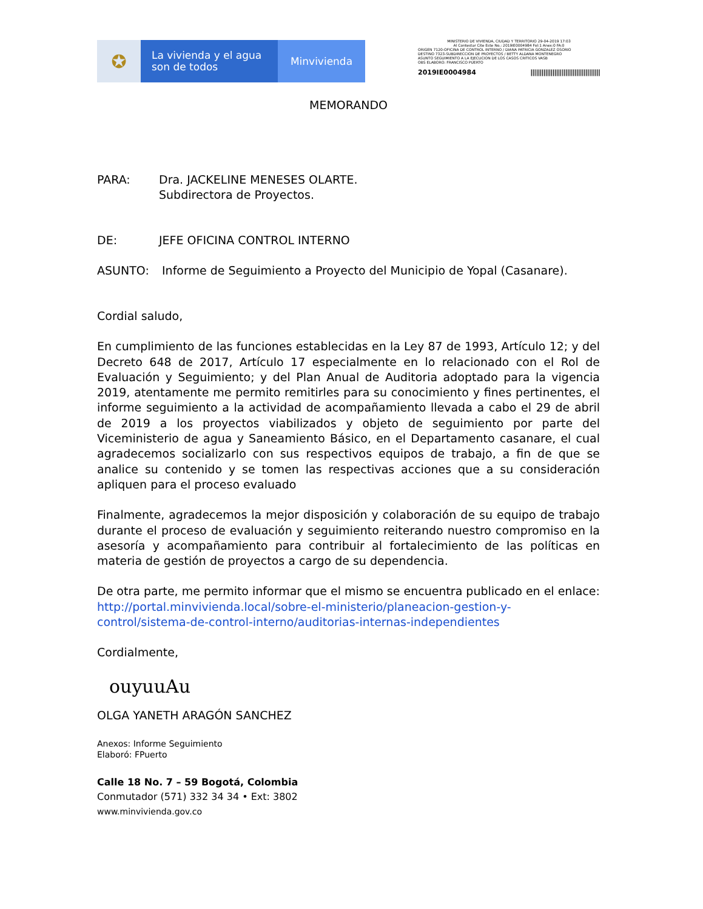✪
La vivienda y el agua
son de todos
Minvivienda
MINISTERIO DE VIVIENDA, CIUDAD Y TERRITORIO 29-04-2019 17:03
Al Contestar Cite Este No.: 2019IE0004984 Fol:1 Anex:0 FA:0
ORIGEN 7120-OFICINA DE CONTROL INTERNO / DIANA PATRICIA GONZALEZ OSORIO
DESTINO 7323-SUBDIRECCION DE PROYECTOS / BETTY ALDANA MONTENEGRO
ASUNTO SEGUIMIENTO A LA EJECUCION DE LOS CASOS CRITICOS VASB
OBS ELABORO: FRANCISCO PUERTO
2019IE0004984 ||||||||||||||||||||||||||||||||||||||
MEMORANDO
PARA: Dra. JACKELINE MENESES OLARTE.
Subdirectora de Proyectos.
DE: JEFE OFICINA CONTROL INTERNO
ASUNTO: Informe de Seguimiento a Proyecto del Municipio de Yopal (Casanare).
Cordial saludo,
En cumplimiento de las funciones establecidas en la Ley 87 de 1993, Artículo 12; y del Decreto 648 de 2017, Artículo 17 especialmente en lo relacionado con el Rol de Evaluación y Seguimiento; y del Plan Anual de Auditoria adoptado para la vigencia 2019, atentamente me permito remitirles para su conocimiento y fines pertinentes, el informe seguimiento a la actividad de acompañamiento llevada a cabo el 29 de abril de 2019 a los proyectos viabilizados y objeto de seguimiento por parte del Viceministerio de agua y Saneamiento Básico, en el Departamento casanare, el cual agradecemos socializarlo con sus respectivos equipos de trabajo, a fin de que se analice su contenido y se tomen las respectivas acciones que a su consideración apliquen para el proceso evaluado
Finalmente, agradecemos la mejor disposición y colaboración de su equipo de trabajo durante el proceso de evaluación y seguimiento reiterando nuestro compromiso en la asesoría y acompañamiento para contribuir al fortalecimiento de las políticas en materia de gestión de proyectos a cargo de su dependencia.
De otra parte, me permito informar que el mismo se encuentra publicado en el enlace:
http://portal.minvivienda.local/sobre-el-ministerio/planeacion-gestion-y-control/sistema-de-control-interno/auditorias-internas-independientes
Cordialmente,
ouyuuAu
OLGA YANETH ARAGÓN SANCHEZ
Anexos: Informe Seguimiento
Elaboró: FPuerto
Calle 18 No. 7 – 59 Bogotá, Colombia
Conmutador (571) 332 34 34 • Ext: 3802
www.minvivienda.gov.co